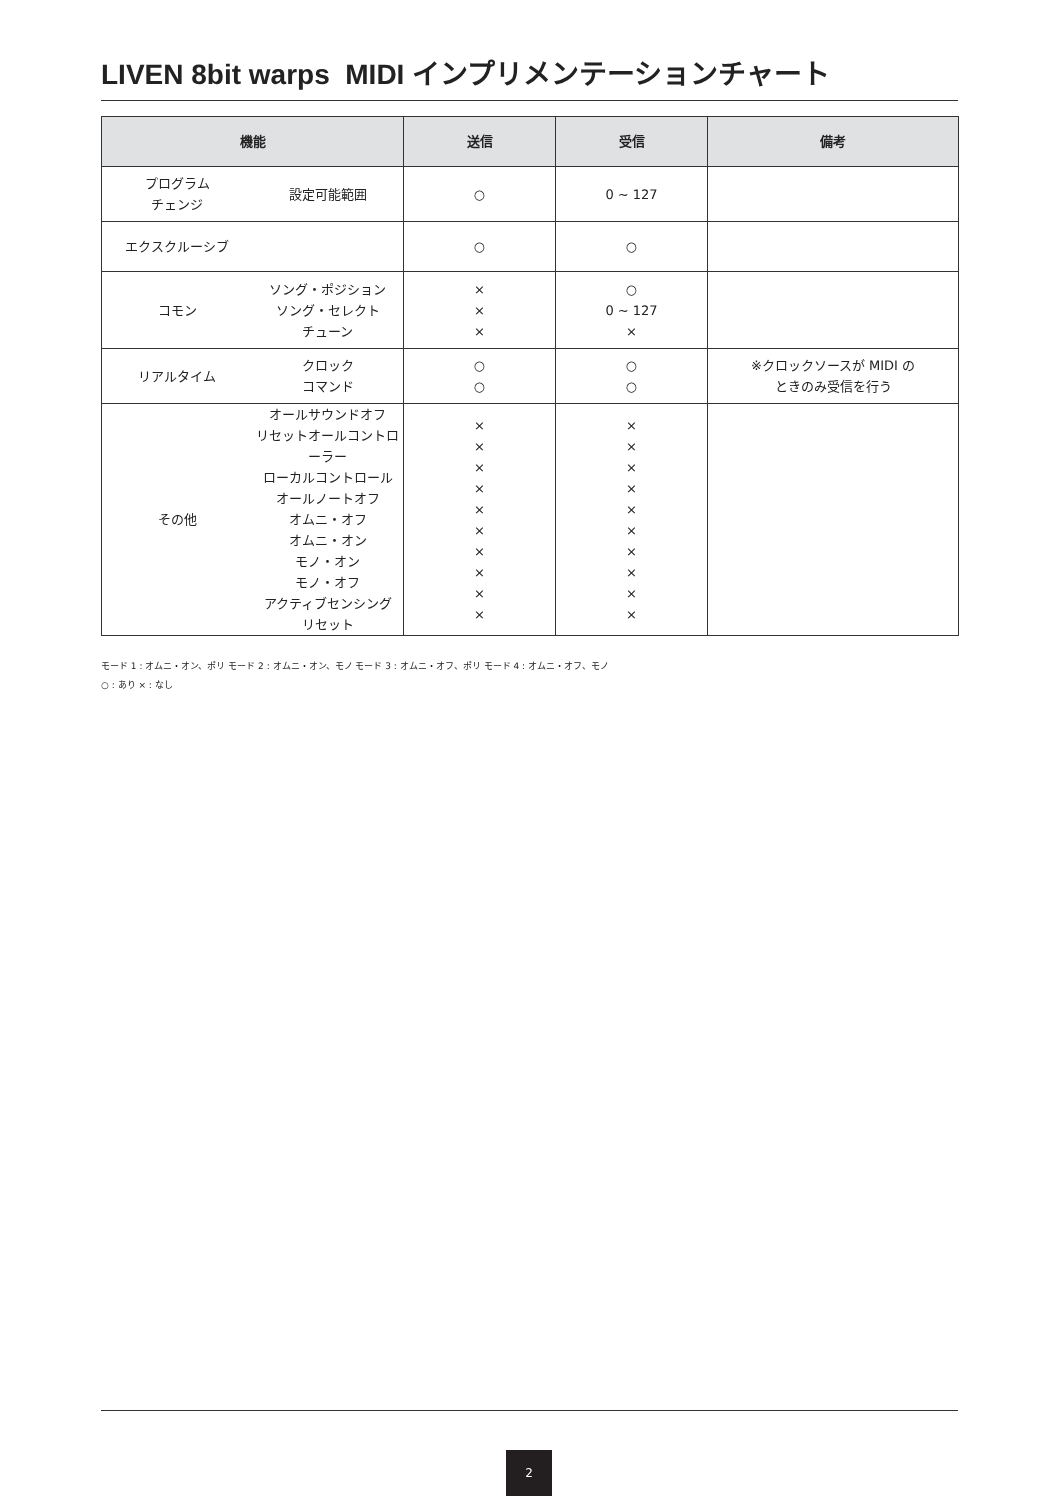LIVEN 8bit warps MIDI インプリメンテーションチャート
| 機能 | 送信 | 受信 | 備考 |
| --- | --- | --- | --- |
| プログラム チェンジ 設定可能範囲 | ○ | 0 ~ 127 | |
| エクスクルーシブ | ○ | ○ | |
| コモン ソング・ポジション ソング・セレクト チューン | × × × | ○ 0 ~ 127 × | |
| リアルタイム クロック コマンド | ○ ○ | ○ ○ | ※クロックソースが MIDI の ときのみ受信を行う |
| その他 オールサウンドオフ リセットオールコントローラー ローカルコントロール オールノートオフ オムニ・オフ オムニ・オン モノ・オン モノ・オフ アクティブセンシング リセット | × × × × × × × × × × | × × × × × × × × × × | |
モード 1 : オムニ・オン、ポリ モード 2 : オムニ・オン、モノ モード 3 : オムニ・オフ、ポリ モード 4 : オムニ・オフ、モノ
○ : あり × : なし
2